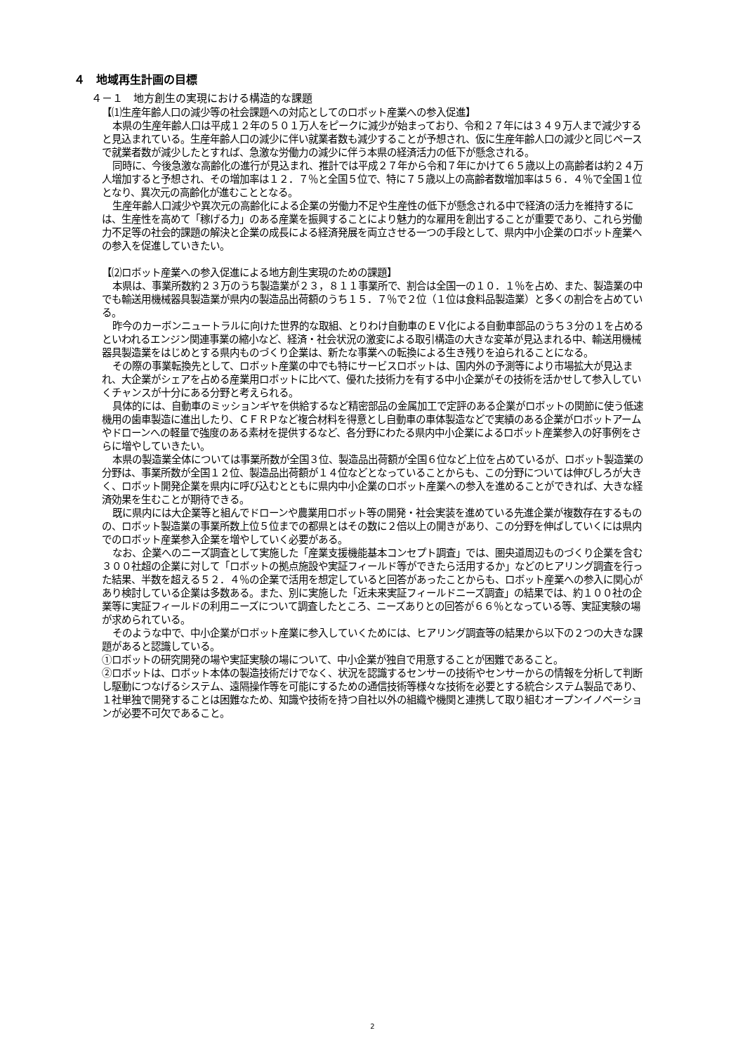４　地域再生計画の目標
４－１　地方創生の実現における構造的な課題
【⑴生産年齢人口の減少等の社会課題への対応としてのロボット産業への参入促進】
本県の生産年齢人口は平成１２年の５０１万人をピークに減少が始まっており、令和２７年には３４９万人まで減少すると見込まれている。生産年齢人口の減少に伴い就業者数も減少することが予想され、仮に生産年齢人口の減少と同じペースで就業者数が減少したとすれば、急激な労働力の減少に伴う本県の経済活力の低下が懸念される。
同時に、今後急激な高齢化の進行が見込まれ、推計では平成２７年から令和７年にかけて６５歳以上の高齢者は約２４万人増加すると予想され、その増加率は１２．７％と全国５位で、特に７５歳以上の高齢者数増加率は５６．４％で全国１位となり、異次元の高齢化が進むこととなる。
生産年齢人口減少や異次元の高齢化による企業の労働力不足や生産性の低下が懸念される中で経済の活力を維持するには、生産性を高めて「稼げる力」のある産業を振興することにより魅力的な雇用を創出することが重要であり、これら労働力不足等の社会的課題の解決と企業の成長による経済発展を両立させる一つの手段として、県内中小企業のロボット産業への参入を促進していきたい。
【⑵ロボット産業への参入促進による地方創生実現のための課題】
本県は、事業所数約２３万のうち製造業が２３，８１１事業所で、割合は全国一の１０．１％を占め、また、製造業の中でも輸送用機械器具製造業が県内の製造品出荷額のうち１５．７％で２位（１位は食料品製造業）と多くの割合を占めている。
昨今のカーボンニュートラルに向けた世界的な取組、とりわけ自動車のＥＶ化による自動車部品のうち３分の１を占めるといわれるエンジン関連事業の縮小など、経済・社会状況の激変による取引構造の大きな変革が見込まれる中、輸送用機械器具製造業をはじめとする県内ものづくり企業は、新たな事業への転換による生き残りを迫られることになる。
その際の事業転換先として、ロボット産業の中でも特にサービスロボットは、国内外の予測等により市場拡大が見込まれ、大企業がシェアを占める産業用ロボットに比べて、優れた技術力を有する中小企業がその技術を活かせして参入していくチャンスが十分にある分野と考えられる。
具体的には、自動車のミッションギヤを供給するなど精密部品の金属加工で定評のある企業がロボットの関節に使う低速機用の歯車製造に進出したり、ＣＦＲＰなど複合材料を得意とし自動車の車体製造などで実績のある企業がロボットアームやドローンへの軽量で強度のある素材を提供するなど、各分野にわたる県内中小企業によるロボット産業参入の好事例をさらに増やしていきたい。
本県の製造業全体については事業所数が全国３位、製造品出荷額が全国６位など上位を占めているが、ロボット製造業の分野は、事業所数が全国１２位、製造品出荷額が１４位などとなっていることからも、この分野については伸びしろが大きく、ロボット開発企業を県内に呼び込むとともに県内中小企業のロボット産業への参入を進めることができれば、大きな経済効果を生むことが期待できる。
既に県内には大企業等と組んでドローンや農業用ロボット等の開発・社会実装を進めている先進企業が複数存在するものの、ロボット製造業の事業所数上位５位までの都県とはその数に２倍以上の開きがあり、この分野を伸ばしていくには県内でのロボット産業参入企業を増やしていく必要がある。
なお、企業へのニーズ調査として実施した「産業支援機能基本コンセプト調査」では、圏央道周辺ものづくり企業を含む３００社超の企業に対して「ロボットの拠点施設や実証フィールド等ができたら活用するか」などのヒアリング調査を行った結果、半数を超える５２．４％の企業で活用を想定していると回答があったことからも、ロボット産業への参入に関心があり検討している企業は多数ある。また、別に実施した「近未来実証フィールドニーズ調査」の結果では、約１００社の企業等に実証フィールドの利用ニーズについて調査したところ、ニーズありとの回答が６６％となっている等、実証実験の場が求められている。
そのような中で、中小企業がロボット産業に参入していくためには、ヒアリング調査等の結果から以下の２つの大きな課題があると認識している。
①ロボットの研究開発の場や実証実験の場について、中小企業が独自で用意することが困難であること。
②ロボットは、ロボット本体の製造技術だけでなく、状況を認識するセンサーの技術やセンサーからの情報を分析して判断し駆動につなげるシステム、遠隔操作等を可能にするための通信技術等様々な技術を必要とする統合システム製品であり、１社単独で開発することは困難なため、知識や技術を持つ自社以外の組織や機関と連携して取り組むオープンイノベーションが必要不可欠であること。
2